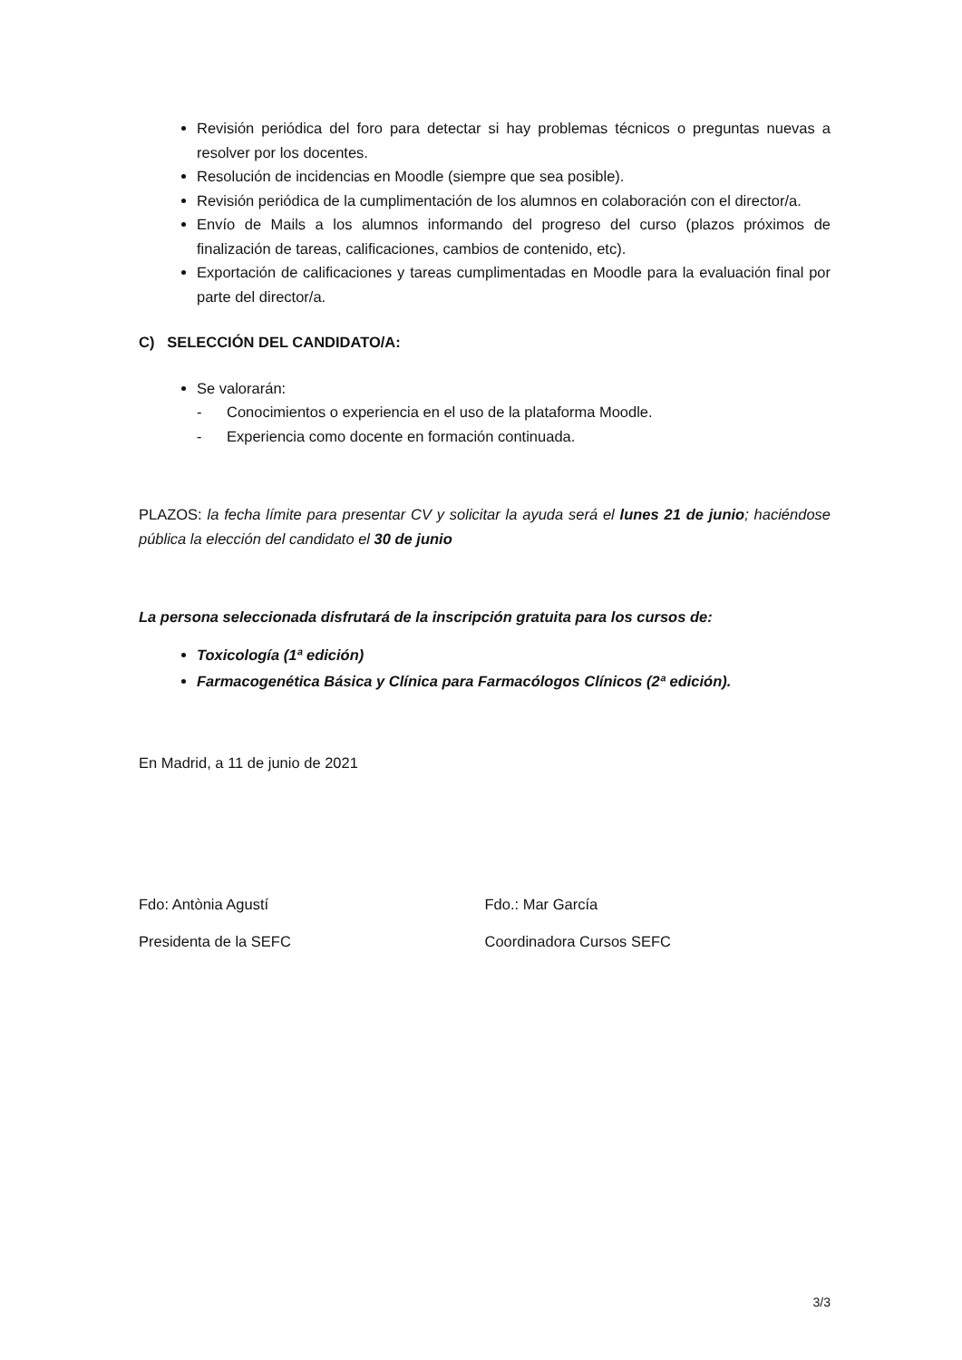Revisión periódica del foro para detectar si hay problemas técnicos o preguntas nuevas a resolver por los docentes.
Resolución de incidencias en Moodle (siempre que sea posible).
Revisión periódica de la cumplimentación de los alumnos en colaboración con el director/a.
Envío de Mails a los alumnos informando del progreso del curso (plazos próximos de finalización de tareas, calificaciones, cambios de contenido, etc).
Exportación de calificaciones y tareas cumplimentadas en Moodle para la evaluación final por parte del director/a.
C) SELECCIÓN DEL CANDIDATO/A:
Se valorarán:
- Conocimientos o experiencia en el uso de la plataforma Moodle.
- Experiencia como docente en formación continuada.
PLAZOS: la fecha límite para presentar CV y solicitar la ayuda será el lunes 21 de junio; haciéndose pública la elección del candidato el 30 de junio
La persona seleccionada disfrutará de la inscripción gratuita para los cursos de:
Toxicología (1ª edición)
Farmacogenética Básica y Clínica para Farmacólogos Clínicos (2ª edición).
En Madrid, a 11 de junio de 2021
Fdo: Antònia Agustí
Presidenta de la SEFC
Fdo.: Mar García
Coordinadora Cursos SEFC
3/3